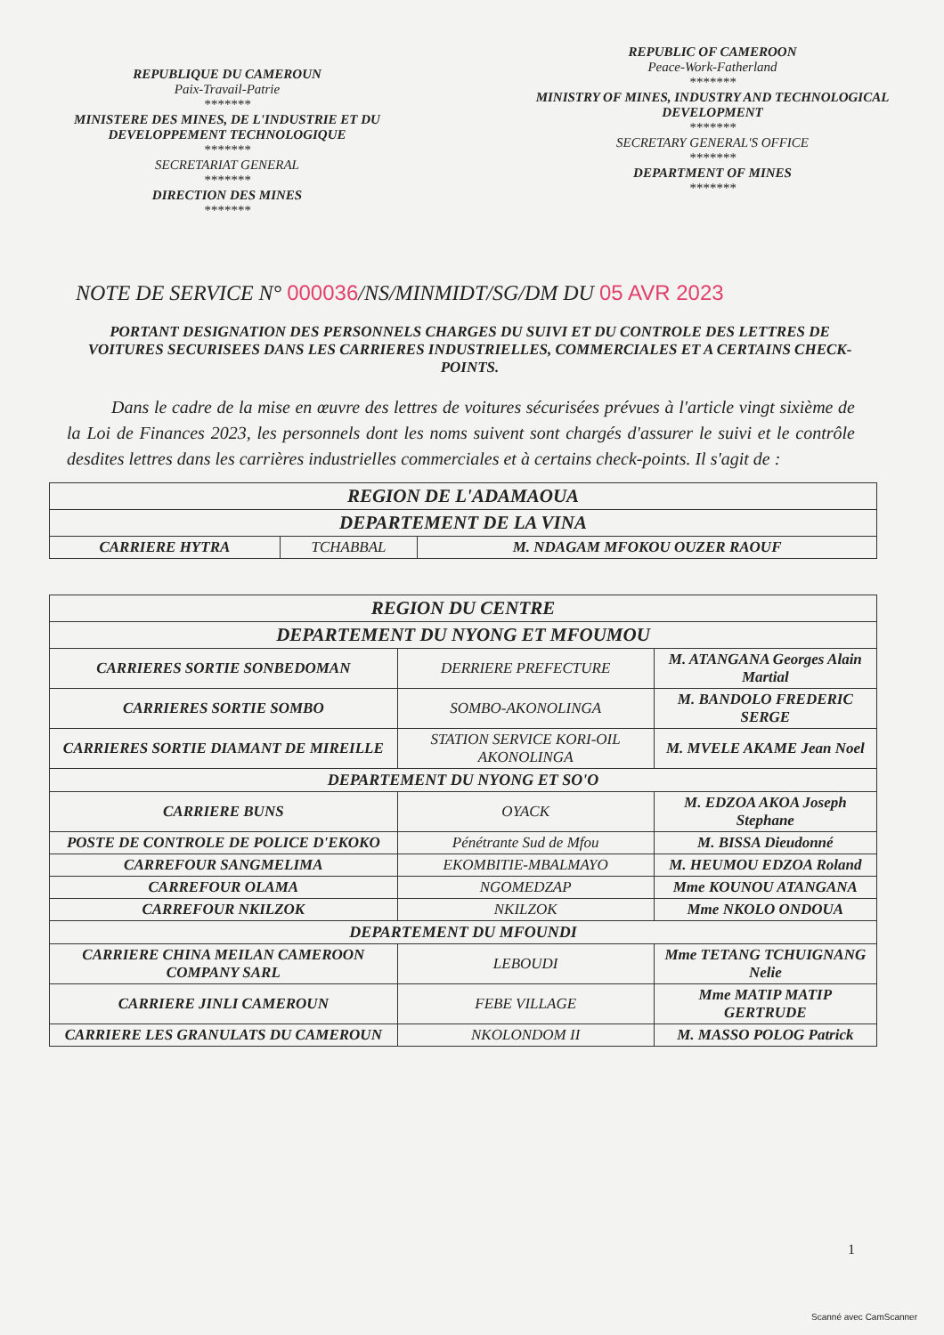REPUBLIQUE DU CAMEROUN
Paix-Travail-Patrie
*******
MINISTERE DES MINES, DE L'INDUSTRIE ET DU DEVELOPPEMENT TECHNOLOGIQUE
*******
SECRETARIAT GENERAL
*******
DIRECTION DES MINES
*******
REPUBLIC OF CAMEROON
Peace-Work-Fatherland
*******
MINISTRY OF MINES, INDUSTRY AND TECHNOLOGICAL DEVELOPMENT
*******
SECRETARY GENERAL'S OFFICE
*******
DEPARTMENT OF MINES
*******
NOTE DE SERVICE N° 000036/NS/MINMIDT/SG/DM DU 05 AVR 2023
PORTANT DESIGNATION DES PERSONNELS CHARGES DU SUIVI ET DU CONTROLE DES LETTRES DE VOITURES SECURISEES DANS LES CARRIERES INDUSTRIELLES, COMMERCIALES ET A CERTAINS CHECK-POINTS.
Dans le cadre de la mise en œuvre des lettres de voitures sécurisées prévues à l'article vingt sixième de la Loi de Finances 2023, les personnels dont les noms suivent sont chargés d'assurer le suivi et le contrôle desdites lettres dans les carrières industrielles commerciales et à certains check-points. Il s'agit de :
| REGION DE L'ADAMAOUA | | |
| --- | --- | --- |
| DEPARTEMENT DE LA VINA | | |
| CARRIERE HYTRA | TCHABBAL | M. NDAGAM MFOKOU OUZER RAOUF |
| REGION DU CENTRE | | |
| --- | --- | --- |
| DEPARTEMENT DU NYONG ET MFOUMOU | | |
| CARRIERES SORTIE SONBEDOMAN | DERRIERE PREFECTURE | M. ATANGANA Georges Alain Martial |
| CARRIERES SORTIE SOMBO | SOMBO-AKONOLINGA | M. BANDOLO FREDERIC SERGE |
| CARRIERES SORTIE DIAMANT DE MIREILLE | STATION SERVICE KORI-OIL AKONOLINGA | M. MVELE AKAME Jean Noel |
| DEPARTEMENT DU NYONG ET SO'O | | |
| CARRIERE BUNS | OYACK | M. EDZOA AKOA Joseph Stephane |
| POSTE DE CONTROLE DE POLICE D'EKOKO | Pénétrante Sud de Mfou | M. BISSA Dieudonné |
| CARREFOUR SANGMELIMA | EKOMBITIE-MBALMAYO | M. HEUMOU EDZOA Roland |
| CARREFOUR OLAMA | NGOMEDZAP | Mme KOUNOU ATANGANA |
| CARREFOUR NKILZOK | NKILZOK | Mme NKOLO ONDOUA |
| DEPARTEMENT DU MFOUNDI | | |
| CARRIERE CHINA MEILAN CAMEROON COMPANY SARL | LEBOUDI | Mme TETANG TCHUIGNANG Nelie |
| CARRIERE JINLI CAMEROUN | FEBE VILLAGE | Mme MATIP MATIP GERTRUDE |
| CARRIERE LES GRANULATS DU CAMEROUN | NKOLONDOM II | M. MASSO POLOG Patrick |
1
Scanné avec CamScanner